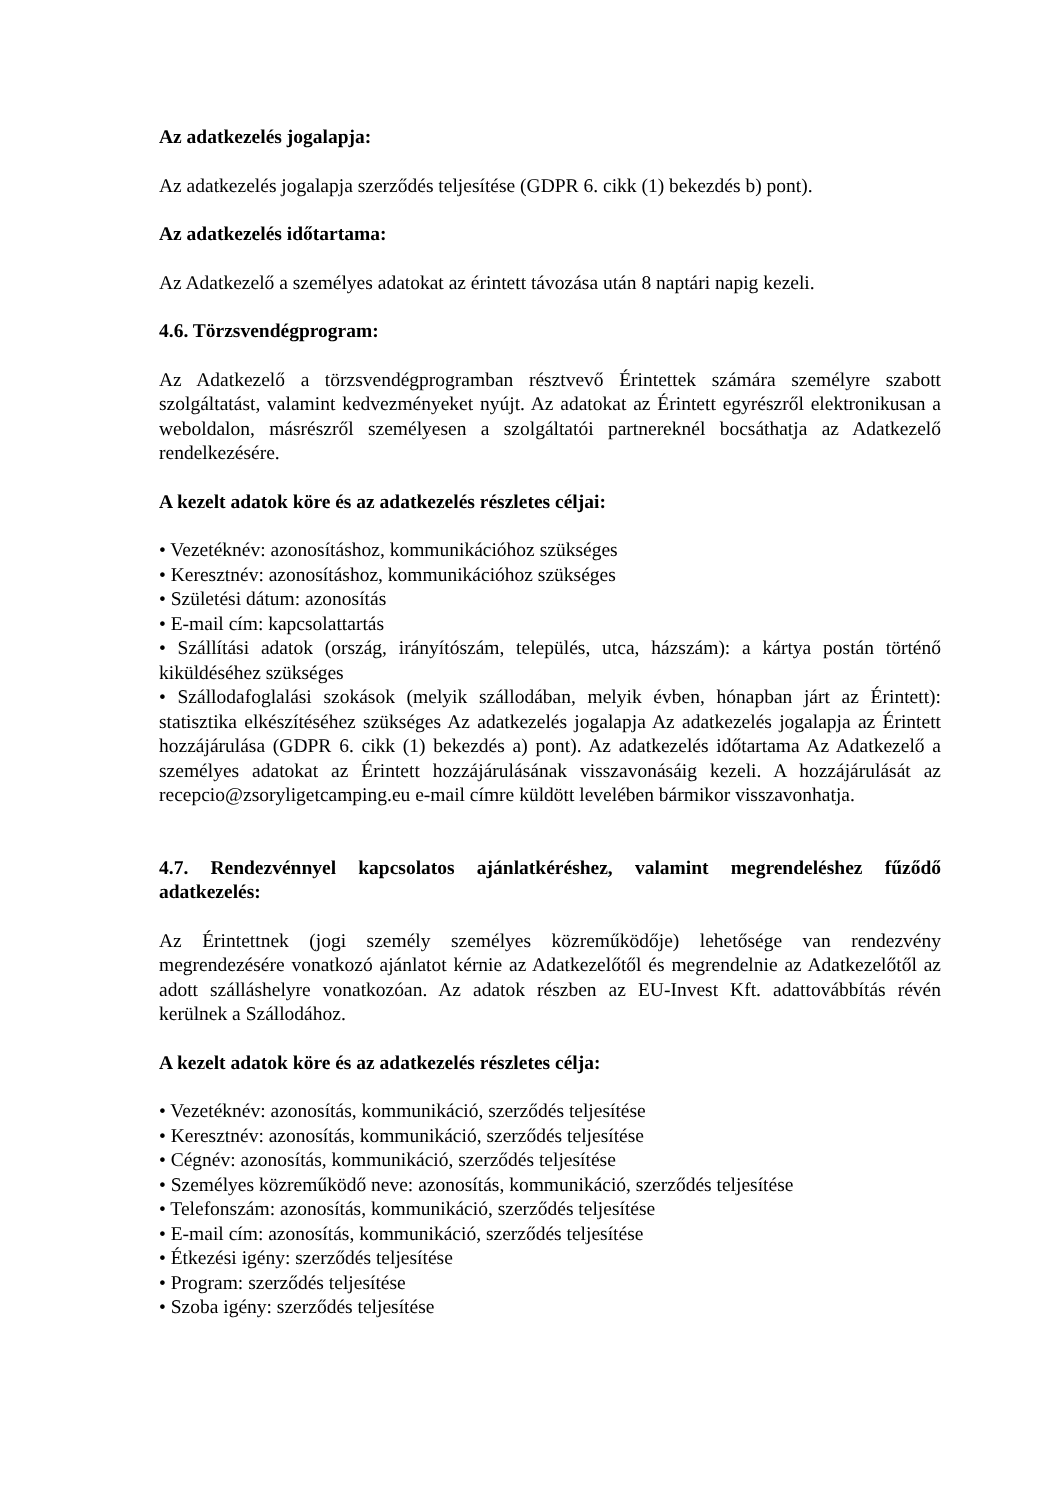Az adatkezelés jogalapja:
Az adatkezelés jogalapja szerződés teljesítése (GDPR 6. cikk (1) bekezdés b) pont).
Az adatkezelés időtartama:
Az Adatkezelő a személyes adatokat az érintett távozása után 8 naptári napig kezeli.
4.6. Törzsvendégprogram:
Az Adatkezelő a törzsvendégprogramban résztvevő Érintettek számára személyre szabott szolgáltatást, valamint kedvezményeket nyújt. Az adatokat az Érintett egyrészről elektronikusan a weboldalon, másrészről személyesen a szolgáltatói partnereknél bocsáthatja az Adatkezelő rendelkezésére.
A kezelt adatok köre és az adatkezelés részletes céljai:
• Vezetéknév: azonosításhoz, kommunikációhoz szükséges
• Keresztnév: azonosításhoz, kommunikációhoz szükséges
• Születési dátum: azonosítás
• E-mail cím: kapcsolattartás
• Szállítási adatok (ország, irányítószám, település, utca, házszám): a kártya postán történő kiküldéséhez szükséges
• Szállodafoglalási szokások (melyik szállodában, melyik évben, hónapban járt az Érintett): statisztika elkészítéséhez szükséges Az adatkezelés jogalapja Az adatkezelés jogalapja az Érintett hozzájárulása (GDPR 6. cikk (1) bekezdés a) pont). Az adatkezelés időtartama Az Adatkezelő a személyes adatokat az Érintett hozzájárulásának visszavonásáig kezeli. A hozzájárulását az recepcio@zsoryligetcamping.eu e-mail címre küldött levelében bármikor visszavonhatja.
4.7. Rendezvénnyel kapcsolatos ajánlatkéréshez, valamint megrendeléshez fűződő adatkezelés:
Az Érintettnek (jogi személy személyes közreműködője) lehetősége van rendezvény megrendezésére vonatkozó ajánlatot kérnie az Adatkezelőtől és megrendelnie az Adatkezelőtől az adott szálláshelyre vonatkozóan. Az adatok részben az EU-Invest Kft. adattovábbítás révén kerülnek a Szállodához.
A kezelt adatok köre és az adatkezelés részletes célja:
• Vezetéknév: azonosítás, kommunikáció, szerződés teljesítése
• Keresztnév: azonosítás, kommunikáció, szerződés teljesítése
• Cégnév: azonosítás, kommunikáció, szerződés teljesítése
• Személyes közreműködő neve: azonosítás, kommunikáció, szerződés teljesítése
• Telefonszám: azonosítás, kommunikáció, szerződés teljesítése
• E-mail cím: azonosítás, kommunikáció, szerződés teljesítése
• Étkezési igény: szerződés teljesítése
• Program: szerződés teljesítése
• Szoba igény: szerződés teljesítése